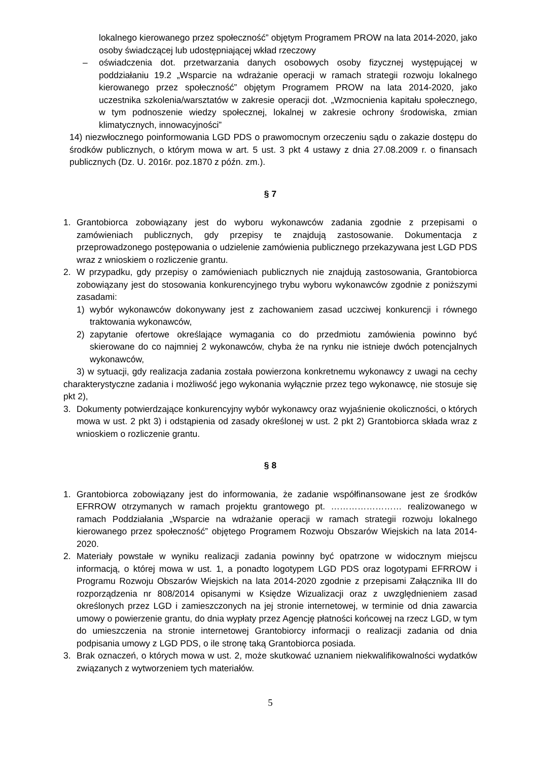lokalnego kierowanego przez społeczność” objętym Programem PROW na lata 2014-2020, jako osoby świadczącej lub udostępniającej wkład rzeczowy
– oświadczenia dot. przetwarzania danych osobowych osoby fizycznej występującej w poddziałaniu 19.2 „Wsparcie na wdrażanie operacji w ramach strategii rozwoju lokalnego kierowanego przez społeczność” objętym Programem PROW na lata 2014-2020, jako uczestnika szkolenia/warsztatów w zakresie operacji dot. „Wzmocnienia kapitału społecznego, w tym podnoszenie wiedzy społecznej, lokalnej w zakresie ochrony środowiska, zmian klimatycznych, innowacyjności”
14) niezwłocznego poinformowania LGD PDS o prawomocnym orzeczeniu sądu o zakazie dostępu do środków publicznych, o którym mowa w art. 5 ust. 3 pkt 4 ustawy z dnia 27.08.2009 r. o finansach publicznych (Dz. U. 2016r. poz.1870 z późn. zm.).
§ 7
1. Grantobiorca zobowiązany jest do wyboru wykonawców zadania zgodnie z przepisami o zamówieniach publicznych, gdy przepisy te znajdują zastosowanie. Dokumentacja z przeprowadzonego postępowania o udzielenie zamówienia publicznego przekazywana jest LGD PDS wraz z wnioskiem o rozliczenie grantu.
2. W przypadku, gdy przepisy o zamówieniach publicznych nie znajdują zastosowania, Grantobiorca zobowiązany jest do stosowania konkurencyjnego trybu wyboru wykonawców zgodnie z poniższymi zasadami:
1) wybór wykonawców dokonywany jest z zachowaniem zasad uczciwej konkurencji i równego traktowania wykonawców,
2) zapytanie ofertowe określające wymagania co do przedmiotu zamówienia powinno być skierowane do co najmniej 2 wykonawców, chyba że na rynku nie istnieje dwóch potencjalnych wykonawców,
3) w sytuacji, gdy realizacja zadania została powierzona konkretnemu wykonawcy z uwagi na cechy charakterystyczne zadania i możliwość jego wykonania wyłącznie przez tego wykonawcę, nie stosuje się pkt 2),
3. Dokumenty potwierdzające konkurencyjny wybór wykonawcy oraz wyjaśnienie okoliczności, o których mowa w ust. 2 pkt 3) i odstąpienia od zasady określonej w ust. 2 pkt 2) Grantobiorca składa wraz z wnioskiem o rozliczenie grantu.
§ 8
1. Grantobiorca zobowiązany jest do informowania, że zadanie współfinansowane jest ze środków EFRROW otrzymanych w ramach projektu grantowego pt. …………………… realizowanego w ramach Poddziałania „Wsparcie na wdrażanie operacji w ramach strategii rozwoju lokalnego kierowanego przez społeczność” objętego Programem Rozwoju Obszarów Wiejskich na lata 2014-2020.
2. Materiały powstałe w wyniku realizacji zadania powinny być opatrzone w widocznym miejscu informacją, o której mowa w ust. 1, a ponadto logotypem LGD PDS oraz logotypami EFRROW i Programu Rozwoju Obszarów Wiejskich na lata 2014-2020 zgodnie z przepisami Załącznika III do rozporządzenia nr 808/2014 opisanymi w Księdze Wizualizacji oraz z uwzględnieniem zasad określonych przez LGD i zamieszczonych na jej stronie internetowej, w terminie od dnia zawarcia umowy o powierzenie grantu, do dnia wypłaty przez Agencję płatności końcowej na rzecz LGD, w tym do umieszczenia na stronie internetowej Grantobiorcy informacji o realizacji zadania od dnia podpisania umowy z LGD PDS, o ile stronę taką Grantobiorca posiada.
3. Brak oznaczeń, o których mowa w ust. 2, może skutkować uznaniem niekwalifikowalności wydatków związanych z wytworzeniem tych materiałów.
5